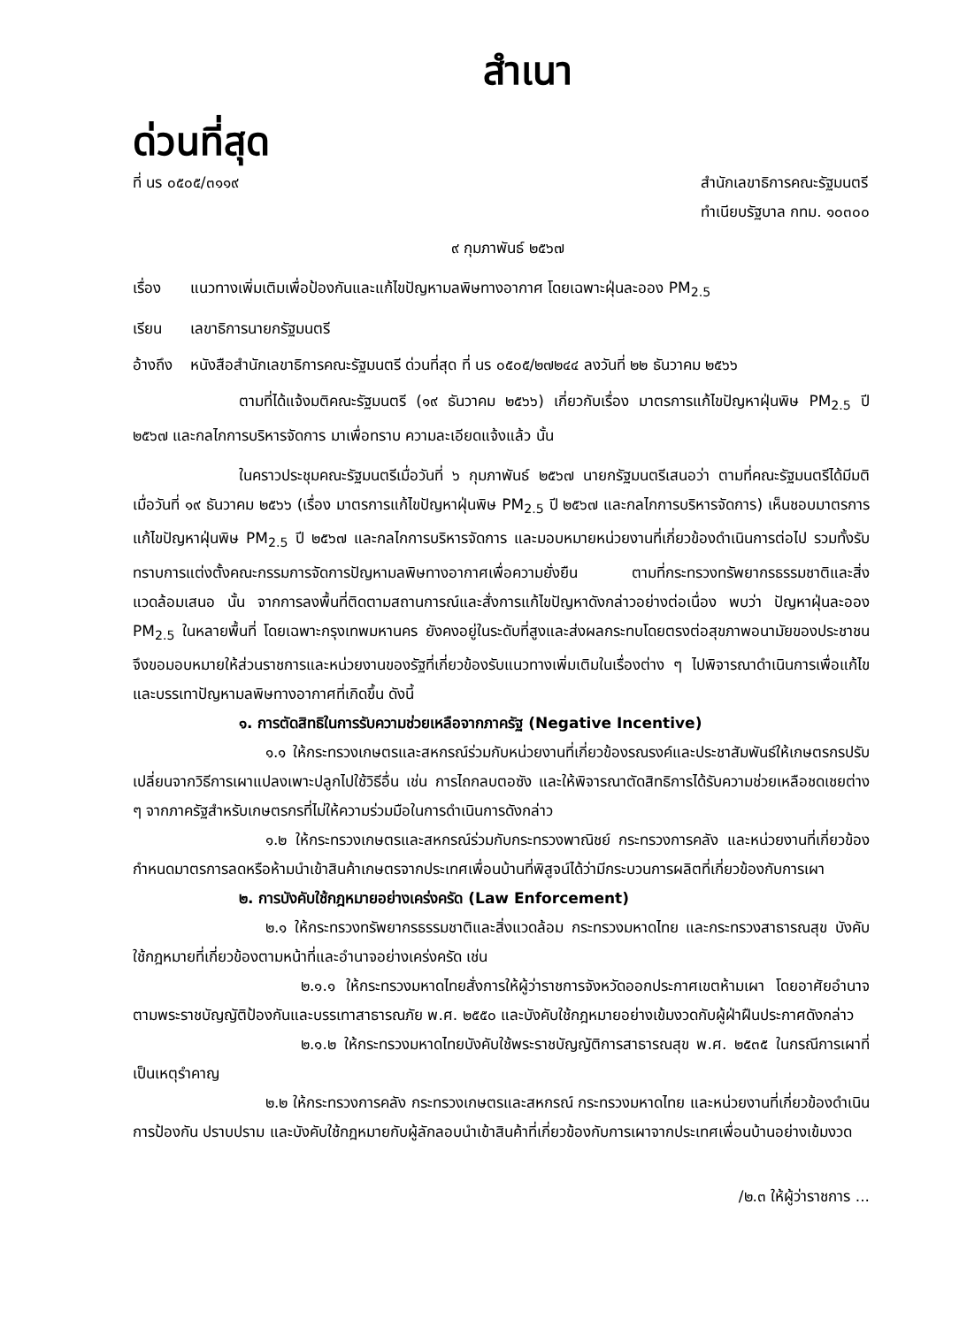สำเนา
ด่วนที่สุด
ที่ นร ๐๕๐๕/๓๑๑๙ สำนักเลขาธิการคณะรัฐมนตรี
ทำเนียบรัฐบาล กทม. ๑๐๓๐๐
๙ กุมภาพันธ์ ๒๕๖๗
เรื่อง แนวทางเพิ่มเติมเพื่อป้องกันและแก้ไขปัญหามลพิษทางอากาศ โดยเฉพาะฝุ่นละออง PM<sub>2.5</sub>
เรียน เลขาธิการนายกรัฐมนตรี
อ้างถึง
หนังสือสำนักเลขาธิการคณะรัฐมนตรี ด่วนที่สุด ที่ นร ๐๕๐๕/๒๗๒๔๔ ลงวันที่ ๒๒ ธันวาคม ๒๕๖๖
ตามที่ได้แจ้งมติคณะรัฐมนตรี (๑๙ ธันวาคม ๒๕๖๖) เกี่ยวกับเรื่อง มาตรการแก้ไขปัญหาฝุ่นพิษ PM<sub>2.5</sub> ปี ๒๕๖๗ และกลไกการบริหารจัดการ มาเพื่อทราบ ความละเอียดแจ้งแล้ว นั้น
ในคราวประชุมคณะรัฐมนตรีเมื่อวันที่ ๖ กุมภาพันธ์ ๒๕๖๗ นายกรัฐมนตรีเสนอว่า ตามที่คณะรัฐมนตรีได้มีมติเมื่อวันที่ ๑๙ ธันวาคม ๒๕๖๖ (เรื่อง มาตรการแก้ไขปัญหาฝุ่นพิษ PM<sub>2.5</sub> ปี ๒๕๖๗ และกลไกการบริหารจัดการ) เห็นชอบมาตรการแก้ไขปัญหาฝุ่นพิษ PM<sub>2.5</sub> ปี ๒๕๖๗ และกลไกการบริหารจัดการ และมอบหมายหน่วยงานที่เกี่ยวข้องดำเนินการต่อไป รวมทั้งรับทราบการแต่งตั้งคณะกรรมการจัดการปัญหามลพิษทางอากาศเพื่อความยั่งยืน ตามที่กระทรวงทรัพยากรธรรมชาติและสิ่งแวดล้อมเสนอ นั้น จากการลงพื้นที่ติดตามสถานการณ์และสั่งการแก้ไขปัญหาดังกล่าวอย่างต่อเนื่อง พบว่า ปัญหาฝุ่นละออง PM<sub>2.5</sub> ในหลายพื้นที่ โดยเฉพาะกรุงเทพมหานคร ยังคงอยู่ในระดับที่สูงและส่งผลกระทบโดยตรงต่อสุขภาพอนามัยของประชาชน จึงขอมอบหมายให้ส่วนราชการและหน่วยงานของรัฐที่เกี่ยวข้องรับแนวทางเพิ่มเติมในเรื่องต่าง ๆ ไปพิจารณาดำเนินการเพื่อแก้ไขและบรรเทาปัญหามลพิษทางอากาศที่เกิดขึ้น ดังนี้
๑. การตัดสิทธิในการรับความช่วยเหลือจากภาครัฐ (Negative Incentive)
๑.๑ ให้กระทรวงเกษตรและสหกรณ์ร่วมกับหน่วยงานที่เกี่ยวข้องรณรงค์และประชาสัมพันธ์ให้เกษตรกรปรับเปลี่ยนจากวิธีการเผาแปลงเพาะปลูกไปใช้วิธีอื่น เช่น การไถกลบตอซัง และให้พิจารณาตัดสิทธิการได้รับความช่วยเหลือชดเชยต่าง ๆ จากภาครัฐสำหรับเกษตรกรที่ไม่ให้ความร่วมมือในการดำเนินการดังกล่าว
๑.๒ ให้กระทรวงเกษตรและสหกรณ์ร่วมกับกระทรวงพาณิชย์ กระทรวงการคลัง และหน่วยงานที่เกี่ยวข้องกำหนดมาตรการลดหรือห้ามนำเข้าสินค้าเกษตรจากประเทศเพื่อนบ้านที่พิสูจน์ได้ว่ามีกระบวนการผลิตที่เกี่ยวข้องกับการเผา
๒. การบังคับใช้กฎหมายอย่างเคร่งครัด (Law Enforcement)
๒.๑ ให้กระทรวงทรัพยากรธรรมชาติและสิ่งแวดล้อม กระทรวงมหาดไทย และกระทรวงสาธารณสุข บังคับใช้กฎหมายที่เกี่ยวข้องตามหน้าที่และอำนาจอย่างเคร่งครัด เช่น
๒.๑.๑ ให้กระทรวงมหาดไทยสั่งการให้ผู้ว่าราชการจังหวัดออกประกาศเขตห้ามเผา โดยอาศัยอำนาจตามพระราชบัญญัติป้องกันและบรรเทาสาธารณภัย พ.ศ. ๒๕๕๐ และบังคับใช้กฎหมายอย่างเข้มงวดกับผู้ฝ่าฝืนประกาศดังกล่าว
๒.๑.๒ ให้กระทรวงมหาดไทยบังคับใช้พระราชบัญญัติการสาธารณสุข พ.ศ. ๒๕๓๕ ในกรณีการเผาที่เป็นเหตุรำคาญ
๒.๒ ให้กระทรวงการคลัง กระทรวงเกษตรและสหกรณ์ กระทรวงมหาดไทย และหน่วยงานที่เกี่ยวข้องดำเนินการป้องกัน ปราบปราม และบังคับใช้กฎหมายกับผู้ลักลอบนำเข้าสินค้าที่เกี่ยวข้องกับการเผาจากประเทศเพื่อนบ้านอย่างเข้มงวด
/๒.๓ ให้ผู้ว่าราชการ ...